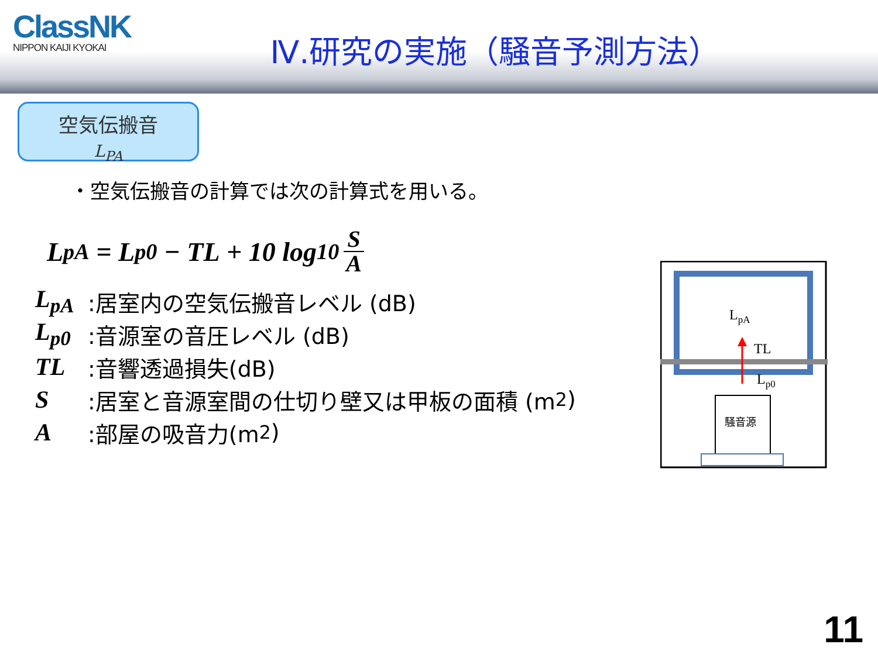ClassNK
NIPPON KAIJI KYOKAI
Ⅳ.研究の実施（騒音予測方法）
空気伝搬音
L<sub>PA</sub>
・空気伝搬音の計算では次の計算式を用いる。
L<sub>pA</sub> = L<sub>p0</sub> − TL + 10 log<sub>10</sub> S A
L<sub>pA</sub>:居室内の空気伝搬音レベル (dB)
L<sub>p0</sub>:音源室の音圧レベル (dB)
TL:音響透過損失(dB)
S:居室と音源室間の仕切り壁又は甲板の面積 (m<sup>2</sup>)
A:部屋の吸音力(m<sup>2</sup>)
LpA
TL
Lp0
騒音源
11